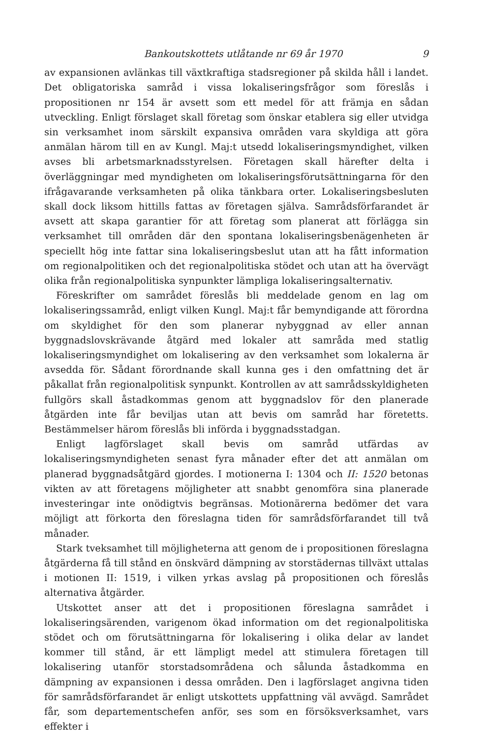Bankoutskottets utlåtande nr 69 år 1970 9
av expansionen avlänkas till växtkraftiga stadsregioner på skilda håll i landet. Det obligatoriska samråd i vissa lokaliseringsfrågor som föreslås i propositionen nr 154 är avsett som ett medel för att främja en sådan utveckling. Enligt förslaget skall företag som önskar etablera sig eller utvidga sin verksamhet inom särskilt expansiva områden vara skyldiga att göra anmälan härom till en av Kungl. Maj:t utsedd lokaliseringsmyndighet, vilken avses bli arbetsmarknadsstyrelsen. Företagen skall härefter delta i överläggningar med myndigheten om lokaliseringsförutsättningarna för den ifrågavarande verksamheten på olika tänkbara orter. Lokaliseringsbesluten skall dock liksom hittills fattas av företagen själva. Samrådsförfarandet är avsett att skapa garantier för att företag som planerat att förlägga sin verksamhet till områden där den spontana lokaliseringsbenägenheten är speciellt hög inte fattar sina lokaliseringsbeslut utan att ha fått information om regionalpolitiken och det regionalpolitiska stödet och utan att ha övervägt olika från regionalpolitiska synpunkter lämpliga lokaliseringsalternativ.
Föreskrifter om samrådet föreslås bli meddelade genom en lag om lokaliseringssamråd, enligt vilken Kungl. Maj:t får bemyndigande att förordna om skyldighet för den som planerar nybyggnad av eller annan byggnadslovskrävande åtgärd med lokaler att samråda med statlig lokaliseringsmyndighet om lokalisering av den verksamhet som lokalerna är avsedda för. Sådant förordnande skall kunna ges i den omfattning det är påkallat från regionalpolitisk synpunkt. Kontrollen av att samrådsskyldigheten fullgörs skall åstadkommas genom att byggnadslov för den planerade åtgärden inte får beviljas utan att bevis om samråd har företetts. Bestämmelser härom föreslås bli införda i byggnadsstadgan.
Enligt lagförslaget skall bevis om samråd utfärdas av lokaliseringsmyndigheten senast fyra månader efter det att anmälan om planerad byggnadsåtgärd gjordes. I motionerna I: 1304 och II: 1520 betonas vikten av att företagens möjligheter att snabbt genomföra sina planerade investeringar inte onödigtvis begränsas. Motionärerna bedömer det vara möjligt att förkorta den föreslagna tiden för samrådsförfarandet till två månader.
Stark tveksamhet till möjligheterna att genom de i propositionen föreslagna åtgärderna få till stånd en önskvärd dämpning av storstädernas tillväxt uttalas i motionen II: 1519, i vilken yrkas avslag på propositionen och föreslås alternativa åtgärder.
Utskottet anser att det i propositionen föreslagna samrådet i lokaliseringsärenden, varigenom ökad information om det regionalpolitiska stödet och om förutsättningarna för lokalisering i olika delar av landet kommer till stånd, är ett lämpligt medel att stimulera företagen till lokalisering utanför storstadsområdena och sålunda åstadkomma en dämpning av expansionen i dessa områden. Den i lagförslaget angivna tiden för samrådsförfarandet är enligt utskottets uppfattning väl avvägd. Samrådet får, som departementschefen anför, ses som en försöksverksamhet, vars effekter i